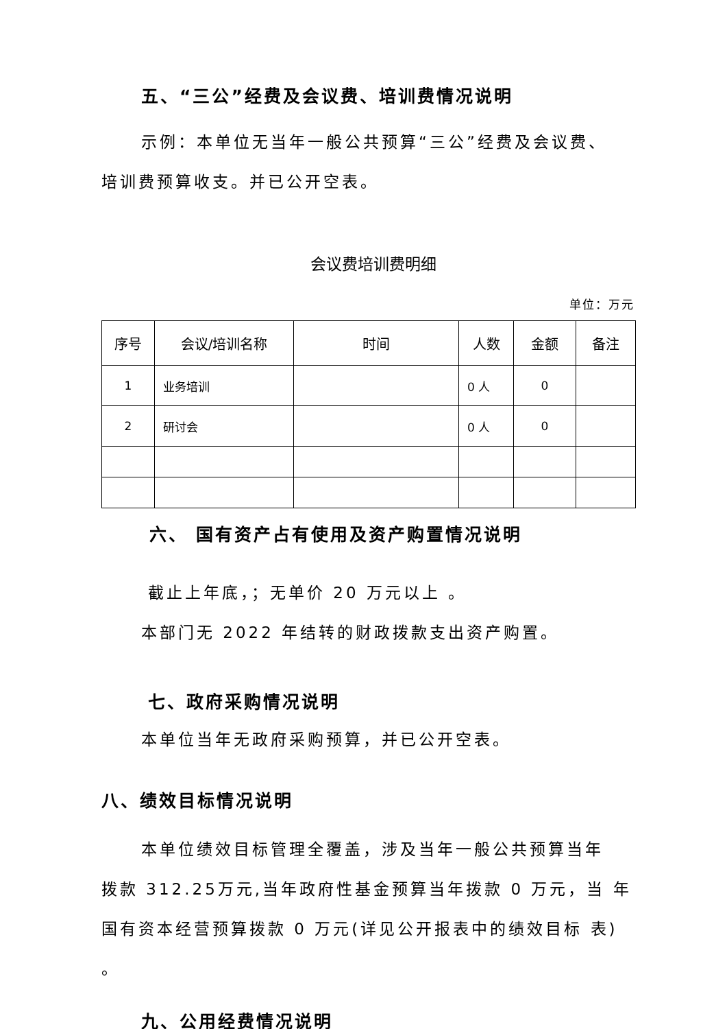五、“三公”经费及会议费、培训费情况说明
示例：本单位无当年一般公共预算“三公”经费及会议费、
培训费预算收支。并已公开空表。
会议费培训费明细
单位：万元
| 序号 | 会议/培训名称 | 时间 | 人数 | 金额 | 备注 |
| --- | --- | --- | --- | --- | --- |
| 1 | 业务培训 | | 0 人 | 0 | |
| 2 | 研讨会 | | 0 人 | 0 | |
六、 国有资产占有使用及资产购置情况说明
截止上年底，；无单价 20 万元以上 。
本部门无 2022 年结转的财政拨款支出资产购置。
七、政府采购情况说明
本单位当年无政府采购预算，并已公开空表。
八、绩效目标情况说明
本单位绩效目标管理全覆盖，涉及当年一般公共预算当年
拨款 312.25万元,当年政府性基金预算当年拨款 0 万元，当 年
国有资本经营预算拨款 0 万元(详见公开报表中的绩效目标 表)
。
九、公用经费情况说明